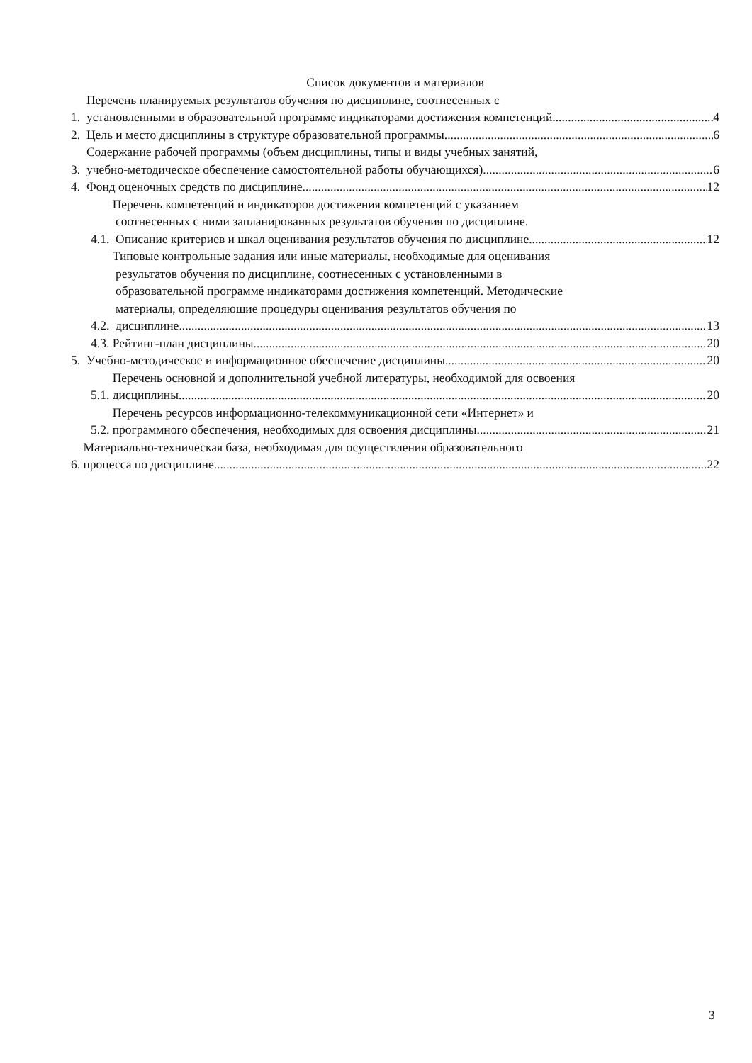Список документов и материалов
1.
Перечень планируемых результатов обучения по дисциплине, соотнесенных с
установленными в образовательной программе индикаторами достижения компетенций 4
2.
Цель и место дисциплины в структуре образовательной программы 6
3.
Содержание рабочей программы (объем дисциплины, типы и виды учебных занятий,
учебно-методическое обеспечение самостоятельной работы обучающихся) 6
4.
Фонд оценочных средств по дисциплине 12
4.1.
Перечень компетенций и индикаторов достижения компетенций с указанием
соотнесенных с ними запланированных результатов обучения по дисциплине.
Описание критериев и шкал оценивания результатов обучения по дисциплине 12
4.2.
Типовые контрольные задания или иные материалы, необходимые для оценивания
результатов обучения по дисциплине, соотнесенных с установленными в
образовательной программе индикаторами достижения компетенций. Методические
материалы, определяющие процедуры оценивания результатов обучения по
дисциплине 13
4.3.
Рейтинг-план дисциплины 20
5.
Учебно-методическое и информационное обеспечение дисциплины 20
5.1.
Перечень основной и дополнительной учебной литературы, необходимой для освоения
дисциплины 20
5.2.
Перечень ресурсов информационно-телекоммуникационной сети «Интернет» и
программного обеспечения, необходимых для освоения дисциплины 21
6.
Материально-техническая база, необходимая для осуществления образовательного
процесса по дисциплине 22
3